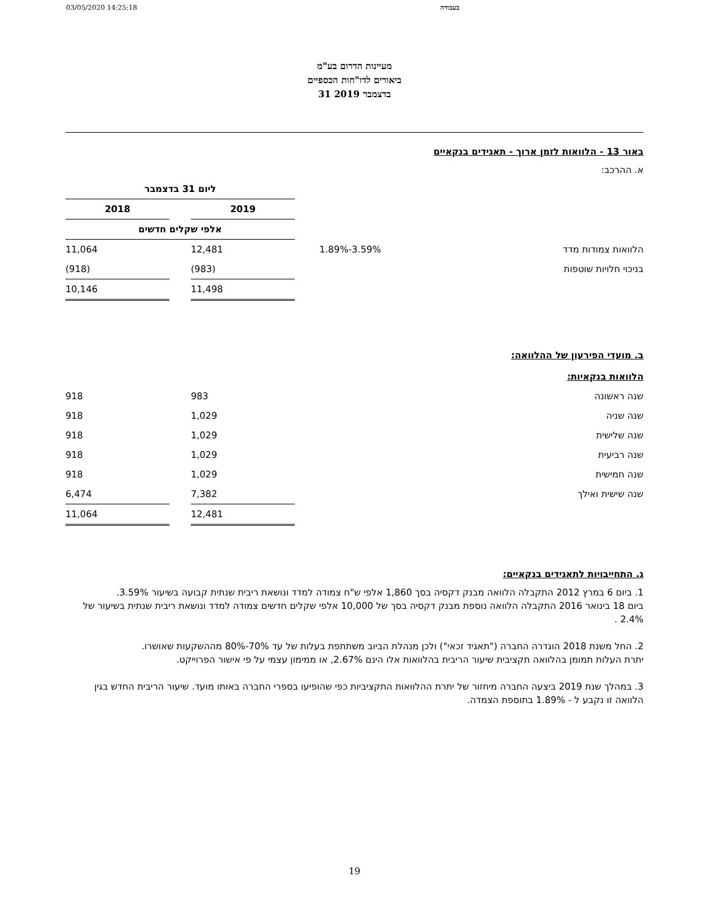03/05/2020 14:25:18 בעבודה
מעיינות הדרום בע"מ
ביאורים לדו"חות הכספיים
31 בדצמבר 2019
באור 13 - הלוואות לזמן ארוך - תאגידים בנקאיים
א. ההרכב:
| | | ליום 31 בדצמבר | | |
| | | 2019 | | 2018 |
| | | אלפי שקלים חדשים | | |
| הלוואות צמודות מדד | 3.59%-1.89% | 12,481 | | 11,064 |
| בניכוי חלויות שוטפות | | (983) | | (918) |
| | | 11,498 | | 10,146 |
ב. מועדי הפירעון של ההלוואה:
| הלוואות בנקאיות: | | | | |
| שנה ראשונה | | 983 | | 918 |
| שנה שניה | | 1,029 | | 918 |
| שנה שלישית | | 1,029 | | 918 |
| שנה רביעית | | 1,029 | | 918 |
| שנה חמישית | | 1,029 | | 918 |
| שנה שישית ואילך | | 7,382 | | 6,474 |
| | | 12,481 | | 11,064 |
ג. התחייבויות לתאגידים בנקאיים:
1. ביום 6 במרץ 2012 התקבלה הלוואה מבנק דקסיה בסך 1,860 אלפי ש"ח צמודה למדד ונושאת ריבית שנתית קבועה בשיעור 3.59%.
ביום 18 בינואר 2016 התקבלה הלוואה נוספת מבנק דקסיה בסך של 10,000 אלפי שקלים חדשים צמודה למדד ונושאת ריבית שנתית בשיעור של 2.4% .
2. החל משנת 2018 הוגדרה החברה ("תאגיד זכאי") ולכן מנהלת הביוב משתתפת בעלות של עד 70%-80% מההשקעות שאושרו.
יתרת העלות תמומן בהלוואה תקציבית שיעור הריבית בהלוואות אלו הינם 2.67%, או ממימון עצמי על פי אישור הפרוייקט.
3. במהלך שנת 2019 ביצעה החברה מיחזור של יתרת ההלוואות התקציביות כפי שהופיעו בספרי החברה באותו מועד. שיעור הריבית החדש בגין הלוואה זו נקבע ל - 1.89% בתוספת הצמדה.
19